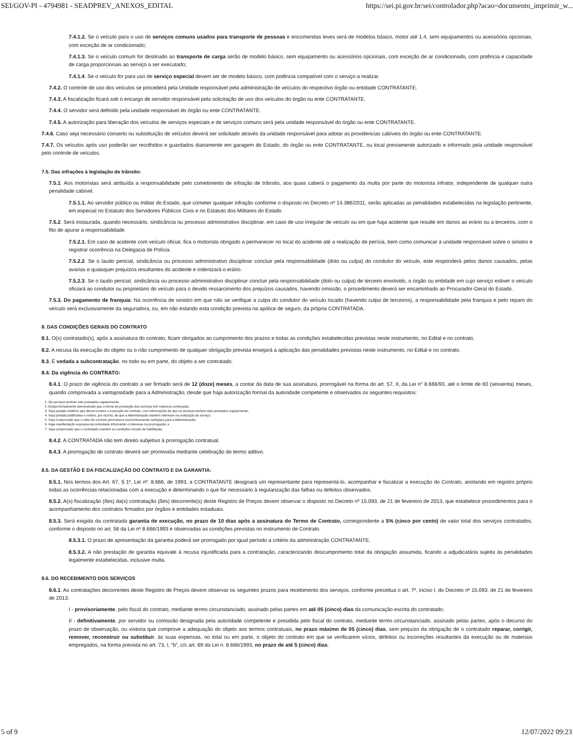SEI/GOV-PI - 4794981 - SEADPREV_ANEXOS_EDITAL https://sei.pi.gov.br/sei/controlador.php?acao=documento_imprimir_w...
7.4.1.2. Se o veículo para o uso de serviços comuns usados para transporte de pessoas e encomendas leves será de modelos básico, motor até 1.4, sem equipamentos ou acessórios opcionais, com exceção de ar condicionado;
7.4.1.3. Se o veículo comum for destinado ao transporte de carga serão de modelo básico, sem equipamento ou acessórios opcionais, com exceção de ar condicionado, com potência e capacidade de carga proporcionais ao serviço a ser executado;
7.4.1.4. Se o veículo for para uso de serviço especial devem ser de modelo básico, com potência compatível com o serviço a realizar.
7.4.2. O controle de uso dos veículos se procederá pela Unidade responsável pela administração de veículos do respectivo órgão ou entidade CONTRATANTE.
7.4.3. A fiscalização ficará sob o encargo de servidor responsável pela solicitação de uso dos veículos do órgão ou ente CONTRATANTE.
7.4.4. O servidor será definido pela unidade responsável do órgão ou ente CONTRATANTE.
7.4.5. A autorização para liberação dos veículos de serviços especiais e de serviços comuns será pela unidade responsável do órgão ou ente CONTRATANTE.
7.4.6. Caso seja necessário conserto ou substituição de veículos deverá ser solicitado através da unidade responsável para adotar as providencias cabíveis do órgão ou ente CONTRATANTE.
7.4.7. Os veículos após uso poderão ser recolhidos e guardados diariamente em garagem do Estado, do órgão ou ente CONTRATANTE, ou local previamente autorizado e informado pela unidade responsável pelo controle de veículos.
7.5. Das infrações à legislação de trânsito:
7.5.1. Aos motoristas será atribuída a responsabilidade pelo cometimento de infração de trânsito, aos quais caberá o pagamento da multa por parte do motorista infrator, independente de qualquer outra penalidade cabível.
7.5.1.1. Ao servidor público ou militar do Estado, que cometer qualquer infração conforme o disposto no Decreto nº 14.386/2011, serão aplicadas as penalidades estabelecidas na legislação pertinente, em especial no Estatuto dos Servidores Públicos Civis e no Estatuto dos Militares do Estado.
7.5.2. Será instaurada, quando necessário, sindicância ou processo administrativo disciplinar, em caso de uso irregular de veículo ou em que haja acidente que resulte em danos ao erário ou a terceiros, com o fito de apurar a responsabilidade.
7.5.2.1. Em caso de acidente com veículo oficial, fica o motorista obrigado a permanecer no local do acidente até a realização de perícia, bem como comunicar à unidade responsável sobre o sinistro e registrar ocorrência na Delegacia de Polícia.
7.5.2.2. Se o laudo pericial, sindicância ou processo administrativo disciplinar concluir pela responsabilidade (dolo ou culpa) do condutor do veículo, este responderá pelos danos causados, pelas avarias e quaisquer prejuízos resultantes do acidente e indenizará o erário.
7.5.2.3. Se o laudo pericial, sindicância ou processo administrativo disciplinar concluir pela responsabilidade (dolo ou culpa) de terceiro envolvido, o órgão ou entidade em cujo serviço estiver o veículo oficiará ao condutor ou proprietário do veículo para o devido ressarcimento dos prejuízos causados, havendo omissão, o procedimento deverá ser encaminhado ao Procurador-Geral do Estado.
7.5.3. Do pagamento de franquia: Na ocorrência de sinistro em que não se verifique a culpa do condutor do veículo locado (havendo culpa de terceiros), a responsabilidade pela franquia e pelo reparo do veículo será exclusivamente da seguradora, ou, em não estando esta condição prevista na apólice de seguro, da própria CONTRATADA.
8. DAS CONDIÇÕES GERAIS DO CONTRATO
8.1. O(s) contratado(s), após a assinatura do contrato, ficam obrigados ao cumprimento dos prazos e todas as condições estabelecidas previstas neste instrumento, no Edital e no contrato.
8.2. A recusa da execução do objeto ou o não cumprimento de qualquer obrigação prevista ensejará a aplicação das penalidades previstas neste instrumento, no Edital e no contrato.
8.3. É vedada a subcontratação, no todo ou em parte, do objeto a ser contratado.
8.4. Da vigência do CONTRATO:
8.4.1. O prazo de vigência do contrato a ser firmado será de 12 (doze) meses, a contar da data de sua assinatura, prorrogável na forma do art. 57, II, da Lei n° 8.666/93, até o limite de 60 (sessenta) meses, quando comprovada a vantajosidade para a Administração, desde que haja autorização formal da autoridade competente e observados os seguintes requisitos:
1. Os serviços tenham sido prestados regularmente;
2. Esteja formalmente demonstrado que a forma de prestação dos serviços tem natureza continuada;
3. Seja juntado relatório que discorra sobre a execução do contrato, com informações de que os serviços tenham sido prestados regularmente;
4. Seja juntada justificativa e motivo, por escrito, de que a Administração mantém interesse na realização do serviço;
5. Seja comprovado que o valor do contrato permanece economicamente vantajoso para a Administração;
6. Haja manifestação expressa da contratada informando o interesse na prorrogação; e
7. Seja comprovado que o contratado mantém as condições iniciais de habilitação.
8.4.2. A CONTRATADA não tem direito subjetivo à prorrogação contratual.
8.4.3. A prorrogação de contrato deverá ser promovida mediante celebração de termo aditivo.
8.5. DA GESTÃO E DA FISCALIZAÇÃO DO CONTRATO E DA GARANTIA:
8.5.1. Nos termos dos Art. 67, § 1º, Lei nº. 8.666, de 1993, a CONTRATANTE designará um representante para representá-lo, acompanhar e fiscalizar a execução do Contrato, anotando em registro próprio todas as ocorrências relacionadas com a execução e determinando o que for necessário à regularização das falhas ou defeitos observados.
8.5.2. A(s) fiscalização (ões) da(s) contratação (ões) decorrente(s) deste Registro de Preços devem observar o disposto no Decreto nº 15.093, de 21 de fevereiro de 2013, que estabelece procedimentos para o acompanhamento dos contratos firmados por órgãos e entidades estaduais.
8.5.3. Será exigida da contratada garantia de execução, no prazo de 10 dias após a assinatura do Termo de Contrato, correspondente a 5% (cinco por cento) de valor total dos serviços contratados, conforme o disposto no art. 56 da Lei nº 8.666/1993 e observadas as condições previstas no instrumento de Contrato.
8.5.3.1. O prazo de apresentação da garantia poderá ser prorrogado por igual período a critério da administração CONTRATANTE.
8.5.3.2. A não prestação de garantia equivale à recusa injustificada para a contratação, caracterizando descumprimento total da obrigação assumida, ficando a adjudicatária sujeita às penalidades legalmente estabelecidas, inclusive multa.
8.6. DO RECEBIMENTO DOS SERVIÇOS
8.6.1. As contratações decorrentes deste Registro de Preços devem observar os seguintes prazos para recebimento dos serviços, conforme preceitua o art. 7º, inciso I, do Decreto nº 15.093, de 21 de fevereiro de 2013:
I - provisoriamente, pelo fiscal do contrato, mediante termo circunstanciado, assinado pelas partes em até 05 (cinco) dias da comunicação escrita do contratado;
II - definitivamente, por servidor ou comissão designada pela autoridade competente e presidida pelo fiscal do contrato, mediante termo circunstanciado, assinado pelas partes, após o decurso do prazo de observação, ou vistoria que comprove a adequação do objeto aos termos contratuais, no prazo máximo de 05 (cinco) dias, sem prejuízo da obrigação de o contratado reparar, corrigir, remover, reconstruir ou substituir, às suas expensas, no total ou em parte, o objeto do contrato em que se verificarem vícios, defeitos ou incorreções resultantes da execução ou de materiais empregados, na forma prevista no art. 73, I, “b”, c/c art. 69 da Lei n. 8.666/1993, no prazo de até 5 (cinco) dias.
5 of 9 12/07/2022 09:23